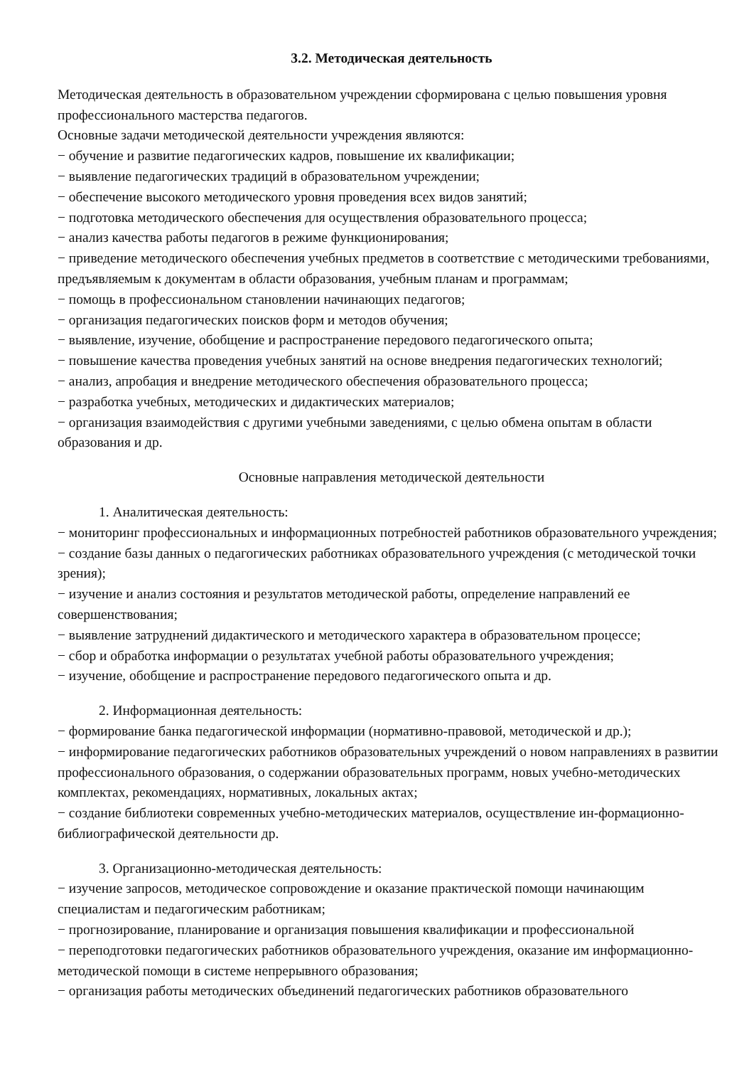3.2. Методическая деятельность
Методическая деятельность в образовательном учреждении сформирована с целью повышения уровня профессионального мастерства педагогов.
Основные задачи методической деятельности учреждения являются:
− обучение и развитие педагогических кадров, повышение их квалификации;
− выявление педагогических традиций в образовательном учреждении;
− обеспечение высокого методического уровня проведения всех видов занятий;
− подготовка методического обеспечения для осуществления образовательного процесса;
− анализ качества работы педагогов в режиме функционирования;
− приведение методического обеспечения учебных предметов в соответствие с методическими требованиями, предъявляемым к документам в области образования, учебным планам и программам;
− помощь в профессиональном становлении начинающих педагогов;
− организация педагогических поисков форм и методов обучения;
− выявление, изучение, обобщение и распространение передового педагогического опыта;
− повышение качества проведения учебных занятий на основе внедрения педагогических технологий;
− анализ, апробация и внедрение методического обеспечения образовательного процесса;
− разработка учебных, методических и дидактических материалов;
− организация взаимодействия с другими учебными заведениями, с целью обмена опытам в области образования и др.
Основные направления методической деятельности
1. Аналитическая деятельность:
− мониторинг профессиональных и информационных потребностей работников образовательного учреждения;
− создание базы данных о педагогических работниках образовательного учреждения (с методической точки зрения);
− изучение и анализ состояния и результатов методической работы, определение направлений ее совершенствования;
− выявление затруднений дидактического и методического характера в образовательном процессе;
− сбор и обработка информации о результатах учебной работы образовательного учреждения;
− изучение, обобщение и распространение передового педагогического опыта и др.
2. Информационная деятельность:
− формирование банка педагогической информации (нормативно-правовой, методической и др.);
− информирование педагогических работников образовательных учреждений о новом направлениях в развитии профессионального образования, о содержании образовательных программ, новых учебно-методических комплектах, рекомендациях, нормативных, локальных актах;
− создание библиотеки современных учебно-методических материалов, осуществление ин-формационно-библиографической деятельности др.
3. Организационно-методическая деятельность:
− изучение запросов, методическое сопровождение и оказание практической помощи начинающим специалистам и педагогическим работникам;
− прогнозирование, планирование и организация повышения квалификации и профессиональной
− переподготовки педагогических работников образовательного учреждения, оказание им информационно- методической помощи в системе непрерывного образования;
− организация работы методических объединений педагогических работников образовательного